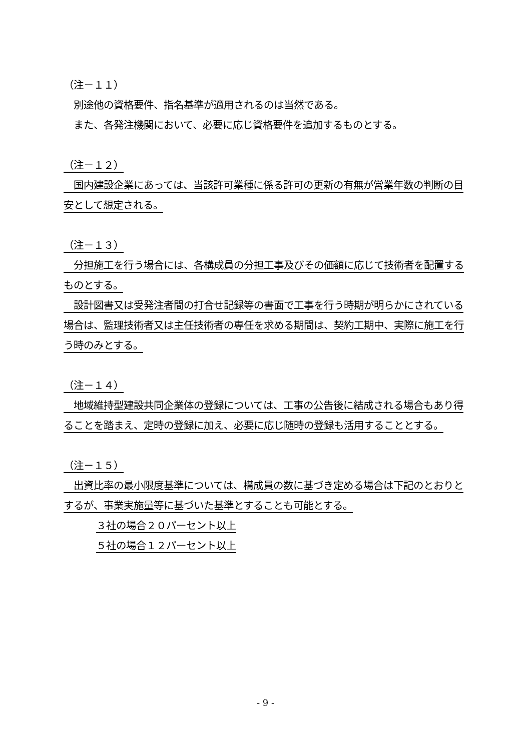（注－１１）
　別途他の資格要件、指名基準が適用されるのは当然である。
　また、各発注機関において、必要に応じ資格要件を追加するものとする。
（注－１２）
　国内建設企業にあっては、当該許可業種に係る許可の更新の有無が営業年数の判断の目安として想定される。
（注－１３）
　分担施工を行う場合には、各構成員の分担工事及びその価額に応じて技術者を配置するものとする。
　設計図書又は受発注者間の打合せ記録等の書面で工事を行う時期が明らかにされている場合は、監理技術者又は主任技術者の専任を求める期間は、契約工期中、実際に施工を行う時のみとする。
（注－１４）
　地域維持型建設共同企業体の登録については、工事の公告後に結成される場合もあり得ることを踏まえ、定時の登録に加え、必要に応じ随時の登録も活用することとする。
（注－１５）
　出資比率の最小限度基準については、構成員の数に基づき定める場合は下記のとおりとするが、事業実施量等に基づいた基準とすることも可能とする。
３社の場合２０パーセント以上
５社の場合１２パーセント以上
- 9 -